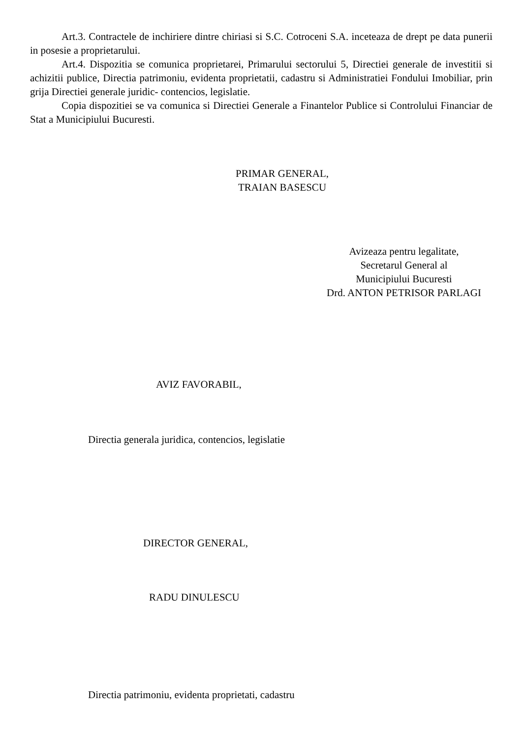Art.3. Contractele de inchiriere dintre chiriasi si S.C. Cotroceni S.A. inceteaza de drept pe data punerii in posesie a proprietarului.
Art.4. Dispozitia se comunica proprietarei, Primarului sectorului 5, Directiei generale de investitii si achizitii publice, Directia patrimoniu, evidenta proprietatii, cadastru si Administratiei Fondului Imobiliar, prin grija Directiei generale juridic- contencios, legislatie.
Copia dispozitiei se va comunica si Directiei Generale a Finantelor Publice si Controlului Financiar de Stat a Municipiului Bucuresti.
PRIMAR GENERAL,
TRAIAN BASESCU
Avizeaza pentru legalitate,
Secretarul General al
Municipiului Bucuresti
Drd. ANTON PETRISOR PARLAGI
AVIZ FAVORABIL,
Directia generala juridica, contencios, legislatie
DIRECTOR GENERAL,
RADU DINULESCU
Directia patrimoniu, evidenta proprietati, cadastru